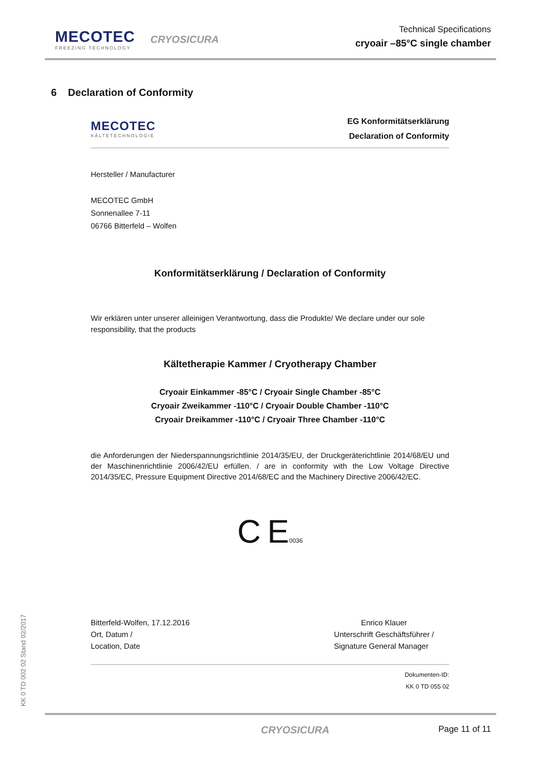MECOTEC
FREEZING TECHNOLOGY
CRYOSICURA
Technical Specifications
cryoair –85°C single chamber
6 Declaration of Conformity
MECOTEC
KÄLTETECHNOLOGIE
EG Konformitätserklärung
Declaration of Conformity
Hersteller / Manufacturer
MECOTEC GmbH
Sonnenallee 7-11
06766 Bitterfeld – Wolfen
Konformitätserklärung / Declaration of Conformity
Wir erklären unter unserer alleinigen Verantwortung, dass die Produkte/ We declare under our sole responsibility, that the products
Kältetherapie Kammer / Cryotherapy Chamber
Cryoair Einkammer -85°C / Cryoair Single Chamber -85°C
Cryoair Zweikammer -110°C / Cryoair Double Chamber -110°C
Cryoair Dreikammer -110°C / Cryoair Three Chamber -110°C
die Anforderungen der Niederspannungsrichtlinie 2014/35/EU, der Druckgeräterichtlinie 2014/68/EU und der Maschinenrichtlinie 2006/42/EU erfüllen. / are in conformity with the Low Voltage Directive 2014/35/EC, Pressure Equipment Directive 2014/68/EC and the Machinery Directive 2006/42/EC.
C E0036
Bitterfeld-Wolfen, 17.12.2016
Ort, Datum /
Location, Date
Enrico Klauer
Unterschrift Geschäftsführer /
Signature General Manager
Dokumenten-ID:
KK 0 TD 055 02
CRYOSICURA Page 11 of 11
KK 0 TD 002 02 Stand 02/2017